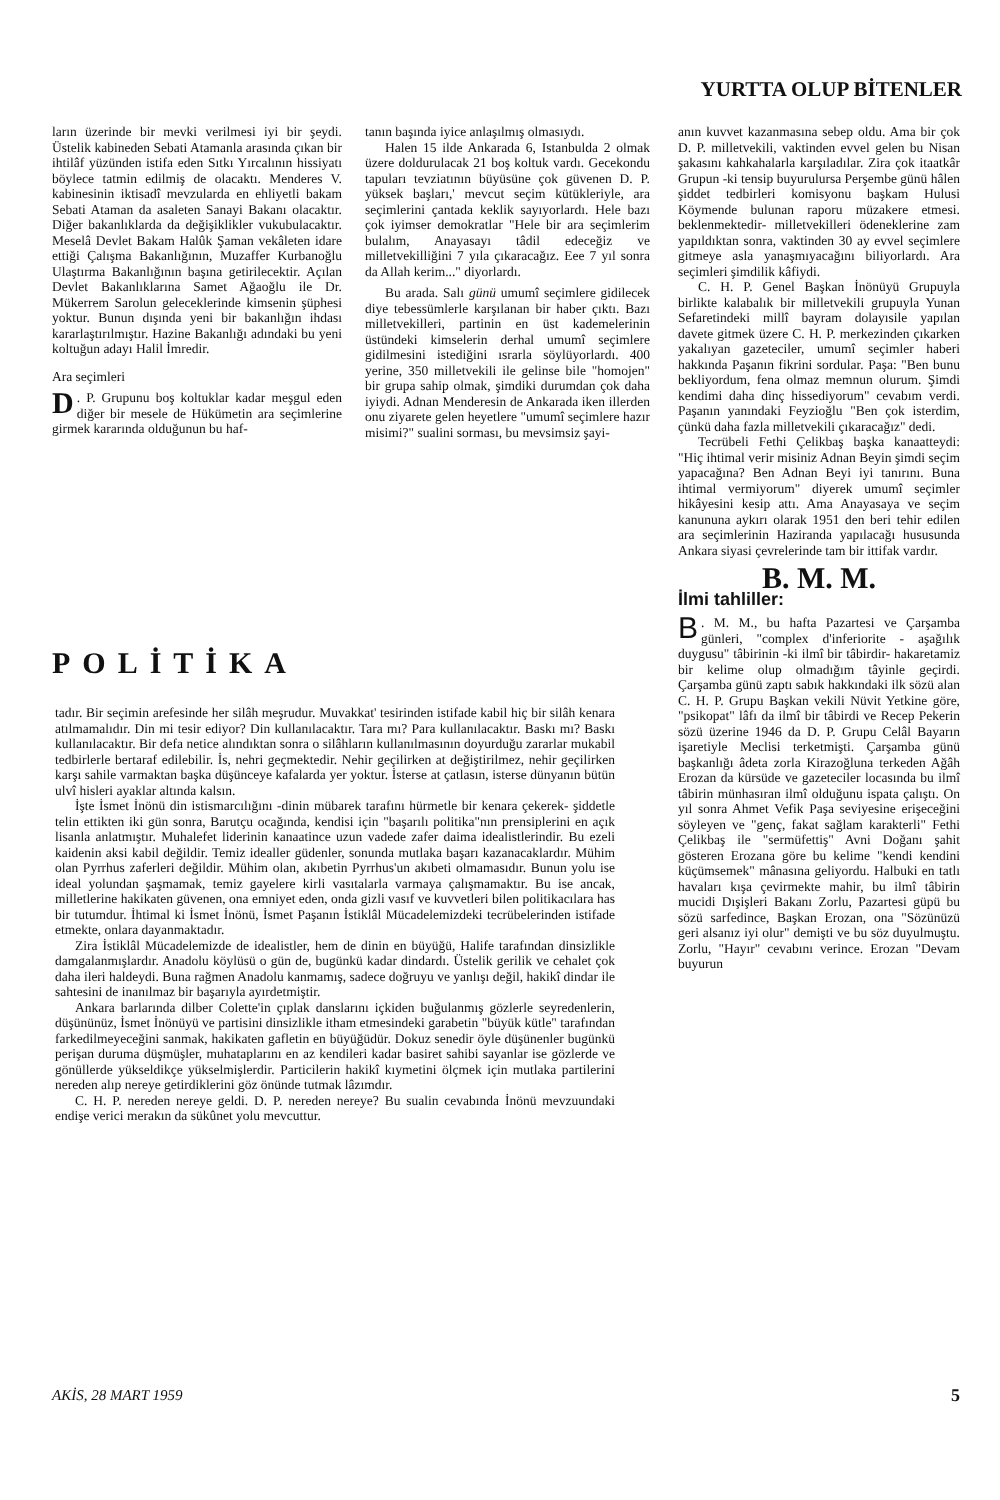YURTTA OLUP BİTENLER
ların üzerinde bir mevki verilmesi iyi bir şeydi. Üstelik kabineden Sebati Atamanla arasında çıkan bir ihtilâf yüzünden istifa eden Sıtkı Yırcalının hissiyatı böylece tatmin edilmiş de olacaktı. Menderes V. kabinesinin iktisadî mevzularda en ehliyetli bakam Sebati Ataman da asaleten Sanayi Bakanı olacaktır. Diğer bakanlıklarda da değişiklikler vukubulacaktır. Meselâ Devlet Bakam Halûk Şaman vekâleten idare ettiği Çalışma Bakanlığının, Muzaffer Kurbanoğlu Ulaştırma Bakanlığının başına getirilecektir. Açılan Devlet Bakanlıklarına Samet Ağaoğlu ile Dr. Mükerrem Sarolun geleceklerinde kimsenin şüphesi yoktur. Bunun dışında yeni bir bakanlığın ihdası kararlaştırılmıştır. Hazine Bakanlığı adındaki bu yeni koltuğun adayı Halil İmredir.
Ara seçimleri
D. P. Grupunu boş koltuklar kadar meşgul eden diğer bir mesele de Hükümetin ara seçimlerine girmek kararında olduğunun bu haf-
tanın başında iyice anlaşılmış olmasıydı.
Halen 15 ilde Ankarada 6, Istanbulda 2 olmak üzere doldurulacak 21 boş koltuk vardı. Gecekondu tapuları tevziatının büyüsüne çok güvenen D. P. yüksek başları,' mevcut seçim kütükleriyle, ara seçimlerini çantada keklik sayıyorlardı. Hele bazı çok iyimser demokratlar "Hele bir ara seçimlerim bulalım, Anayasayı tâdil edeceğiz ve milletvekilliğini 7 yıla çıkaracağız. Eee 7 yıl sonra da Allah kerim..." diyorlardı.
Bu arada. Salı günü umumî seçimlere gidilecek diye tebessümlerle karşılanan bir haber çıktı. Bazı milletvekilleri, partinin en üst kademelerinin üstündeki kimselerin derhal umumî seçimlere gidilmesini istediğini ısrarla söylüyorlardı. 400 yerine, 350 milletvekili ile gelinse bile "homojen" bir grupa sahip olmak, şimdiki durumdan çok daha iyiydi. Adnan Menderesin de Ankarada iken illerden onu ziyarete gelen heyetlere "umumî seçimlere hazır misimi?" sualini sorması, bu mevsimsiz şayi-
anın kuvvet kazanmasına sebep oldu. Ama bir çok D. P. milletvekili, vaktinden evvel gelen bu Nisan şakasını kahkahalarla karşıladılar. Zira çok itaatkâr Grupun -ki tensip buyurulursa Perşembe günü hâlen şiddet tedbirleri komisyonu başkam Hulusi Köymende bulunan raporu müzakere etmesi. beklenmektedir- milletvekilleri ödeneklerine zam yapıldıktan sonra, vaktinden 30 ay evvel seçimlere gitmeye asla yanaşmıyacağını biliyorlardı. Ara seçimleri şimdilik kâfiydi.
C. H. P. Genel Başkan İnönüyü Grupuyla birlikte kalabalık bir milletvekili grupuyla Yunan Sefaretindeki millî bayram dolayısile yapılan davete gitmek üzere C. H. P. merkezinden çıkarken yakalıyan gazeteciler, umumî seçimler haberi hakkında Paşanın fikrini sordular. Paşa: "Ben bunu bekliyordum, fena olmaz memnun olurum. Şimdi kendimi daha dinç hissediyorum" cevabım verdi. Paşanın yanındaki Feyzioğlu "Ben çok isterdim, çünkü daha fazla milletvekili çıkaracağız" dedi.
Tecrübeli Fethi Çelikbaş başka kanaatteydi: "Hiç ihtimal verir misiniz Adnan Beyin şimdi seçim yapacağına? Ben Adnan Beyi iyi tanırını. Buna ihtimal vermiyorum" diyerek umumî seçimler hikâyesini kesip attı. Ama Anayasaya ve seçim kanununa aykırı olarak 1951 den beri tehir edilen ara seçimlerinin Haziranda yapılacağı hususunda Ankara siyasi çevrelerinde tam bir ittifak vardır.
B. M. M.
İlmi tahliller:
B. M. M., bu hafta Pazartesi ve Çarşamba günleri, "complex d'inferiorite - aşağılık duygusu" tâbirinin -ki ilmî bir tâbirdir- hakaretamiz bir kelime olup olmadığım tâyinle geçirdi. Çarşamba günü zaptı sabık hakkındaki ilk sözü alan C. H. P. Grupu Başkan vekili Nüvit Yetkine göre, "psikopat" lâfı da ilmî bir tâbirdi ve Recep Pekerin sözü üzerine 1946 da D. P. Grupu Celâl Bayarın işaretiyle Meclisi terketmişti. Çarşamba günü başkanlığı âdeta zorla Kirazoğluna terkeden Ağâh Erozan da kürsüde ve gazeteciler locasında bu ilmî tâbirin münhasıran ilmî olduğunu ispata çalıştı. On yıl sonra Ahmet Vefik Paşa seviyesine erişeceğini söyleyen ve "genç, fakat sağlam karakterli" Fethi Çelikbaş ile "sermüfettiş" Avni Doğanı şahit gösteren Erozana göre bu kelime "kendi kendini küçümsemek" mânasına geliyordu. Halbuki en tatlı havaları kışa çevirmekte mahir, bu ilmî tâbirin mucidi Dışişleri Bakanı Zorlu, Pazartesi güpü bu sözü sarfedince, Başkan Erozan, ona "Sözünüzü geri alsanız iyi olur" demişti ve bu söz duyulmuştu. Zorlu, "Hayır" cevabını verince. Erozan "Devam buyurun
POLİTİKA
tadır. Bir seçimin arefesinde her silâh meşrudur. Muvakkat' tesirinden istifade kabil hiç bir silâh kenara atılmamalıdır. Din mi tesir ediyor? Din kullanılacaktır. Tara mı? Para kullanılacaktır. Baskı mı? Baskı kullanılacaktır. Bir defa netice alındıktan sonra o silâhların kullanılmasının doyurduğu zararlar mukabil tedbirlerle bertaraf edilebilir. İs, nehri geçmektedir. Nehir geçilirken at değiştirilmez, nehir geçilirken karşı sahile varmaktan başka düşünceye kafalarda yer yoktur. İsterse at çatlasın, isterse dünyanın bütün ulvî hisleri ayaklar altında kalsın.
İşte İsmet İnönü din istismarcılığını -dinin mübarek tarafını hürmetle bir kenara çekerek- şiddetle telin ettikten iki gün sonra, Barutçu ocağında, kendisi için "başarılı politika"nın prensiplerini en açık lisanla anlatmıştır. Muhalefet liderinin kanaatince uzun vadede zafer daima idealistlerindir. Bu ezeli kaidenin aksi kabil değildir. Temiz idealler güdenler, sonunda mutlaka başarı kazanacaklardır. Mühim olan Pyrrhus zaferleri değildir. Mühim olan, akıbetin Pyrrhus'un akıbeti olmamasıdır. Bunun yolu ise ideal yolundan şaşmamak, temiz gayelere kirli vasıtalarla varmaya çalışmamaktır. Bu ise ancak, milletlerine hakikaten güvenen, ona emniyet eden, onda gizli vasıf ve kuvvetleri bilen politikacılara has bir tutumdur. İhtimal ki İsmet İnönü, İsmet Paşanın İstiklâl Mücadelemizdeki tecrübelerinden istifade etmekte, onlara dayanmaktadır.
Zira İstiklâl Mücadelemizde de idealistler, hem de dinin en büyüğü, Halife tarafından dinsizlikle damgalanmışlardır. Anadolu köylüsü o gün de, bugünkü kadar dindardı. Üstelik gerilik ve cehalet çok daha ileri haldeydi. Buna rağmen Anadolu kanmamış, sadece doğruyu ve yanlışı değil, hakikî dindar ile sahtesini de inanılmaz bir başarıyla ayırdetmiştir.
Ankara barlarında dilber Colette'in çıplak danslarını içkiden buğulanmış gözlerle seyredenlerin, düşününüz, İsmet İnönüyü ve partisini dinsizlikle itham etmesindeki garabetin "büyük kütle" tarafından farkedilmeyeceğini sanmak, hakikaten gafletin en büyüğüdür. Dokuz senedir öyle düşünenler bugünkü perişan duruma düşmüşler, muhataplarını en az kendileri kadar basiret sahibi sayanlar ise gözlerde ve gönüllerde yükseldikçe yükselmişlerdir. Particilerin hakikî kıymetini ölçmek için mutlaka partilerini nereden alıp nereye getirdiklerini göz önünde tutmak lâzımdır.
C. H. P. nereden nereye geldi. D. P. nereden nereye? Bu sualin cevabında İnönü mevzuundaki endişe verici merakın da sükûnet yolu mevcuttur.
AKİS, 28 MART 1959 5